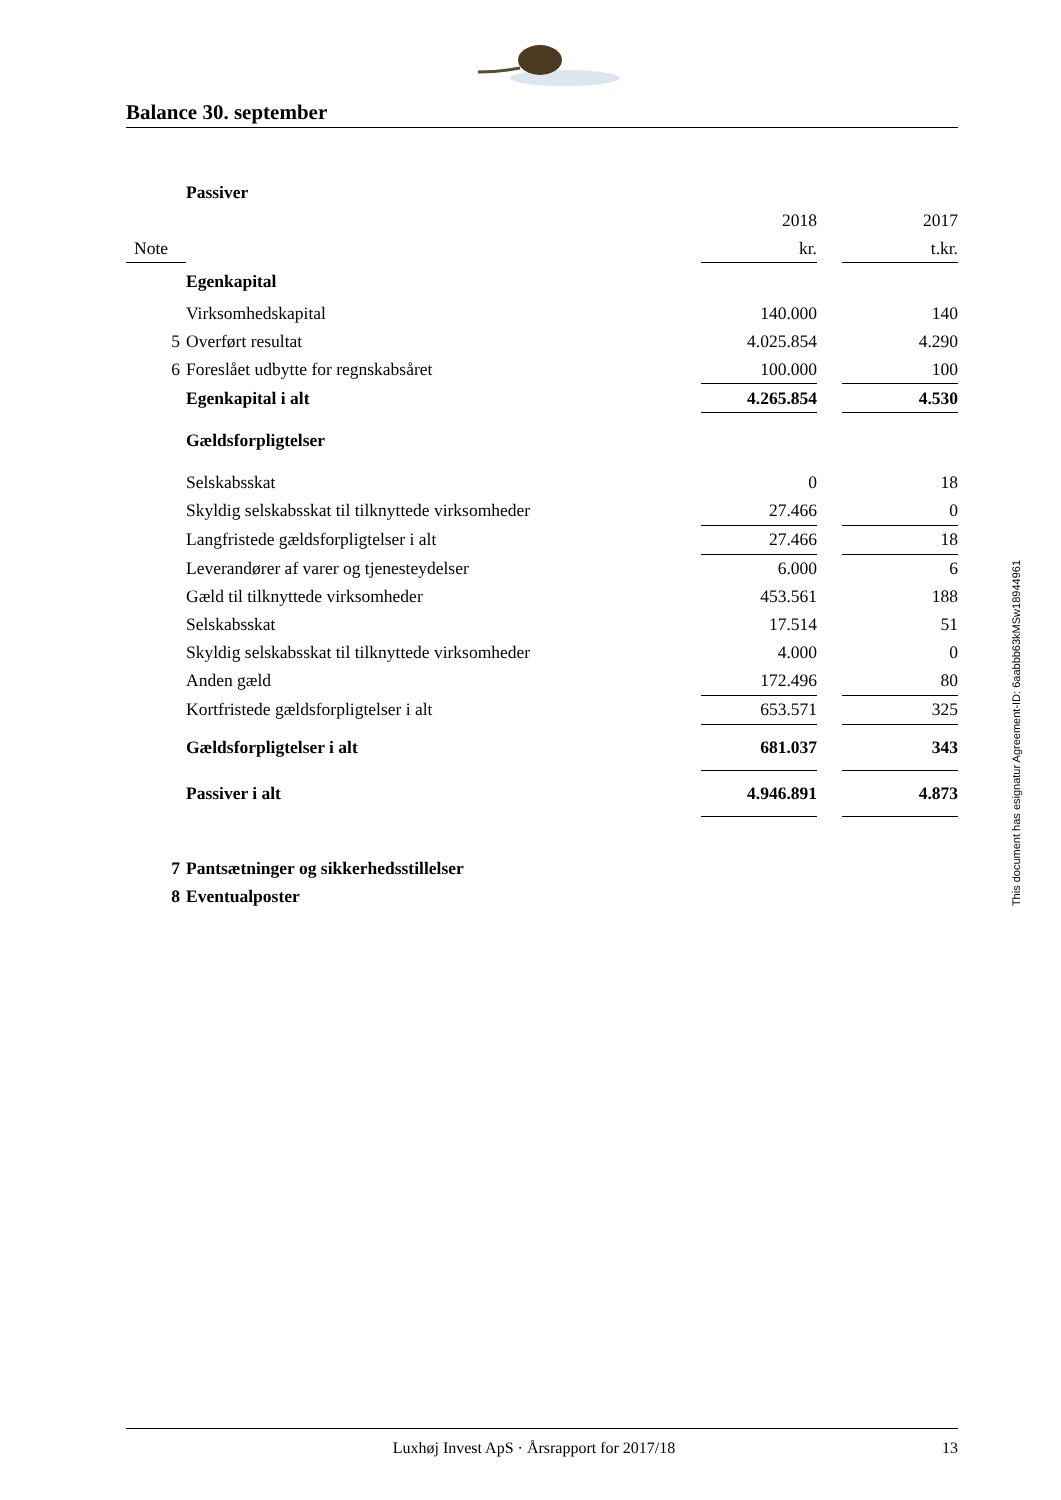Balance 30. september
| | Passiver | | | |
| | | 2018 | | 2017 |
| Note | | kr. | | t.kr. |
| | Egenkapital | | | |
| | Virksomhedskapital | 140.000 | | 140 |
| 5 | Overført resultat | 4.025.854 | | 4.290 |
| 6 | Foreslået udbytte for regnskabsåret | 100.000 | | 100 |
| | Egenkapital i alt | 4.265.854 | | 4.530 |
| | Gældsforpligtelser | | | |
| | Selskabsskat | 0 | | 18 |
| | Skyldig selskabsskat til tilknyttede virksomheder | 27.466 | | 0 |
| | Langfristede gældsforpligtelser i alt | 27.466 | | 18 |
| | Leverandører af varer og tjenesteydelser | 6.000 | | 6 |
| | Gæld til tilknyttede virksomheder | 453.561 | | 188 |
| | Selskabsskat | 17.514 | | 51 |
| | Skyldig selskabsskat til tilknyttede virksomheder | 4.000 | | 0 |
| | Anden gæld | 172.496 | | 80 |
| | Kortfristede gældsforpligtelser i alt | 653.571 | | 325 |
| | Gældsforpligtelser i alt | 681.037 | | 343 |
| | Passiver i alt | 4.946.891 | | 4.873 |
| 7 | Pantsætninger og sikkerhedsstillelser | | | |
| 8 | Eventualposter | | | |
This document has esignatur Agreement-ID: 6aabbb63kMSw18944961
Luxhøj Invest ApS · Årsrapport for 2017/18 13